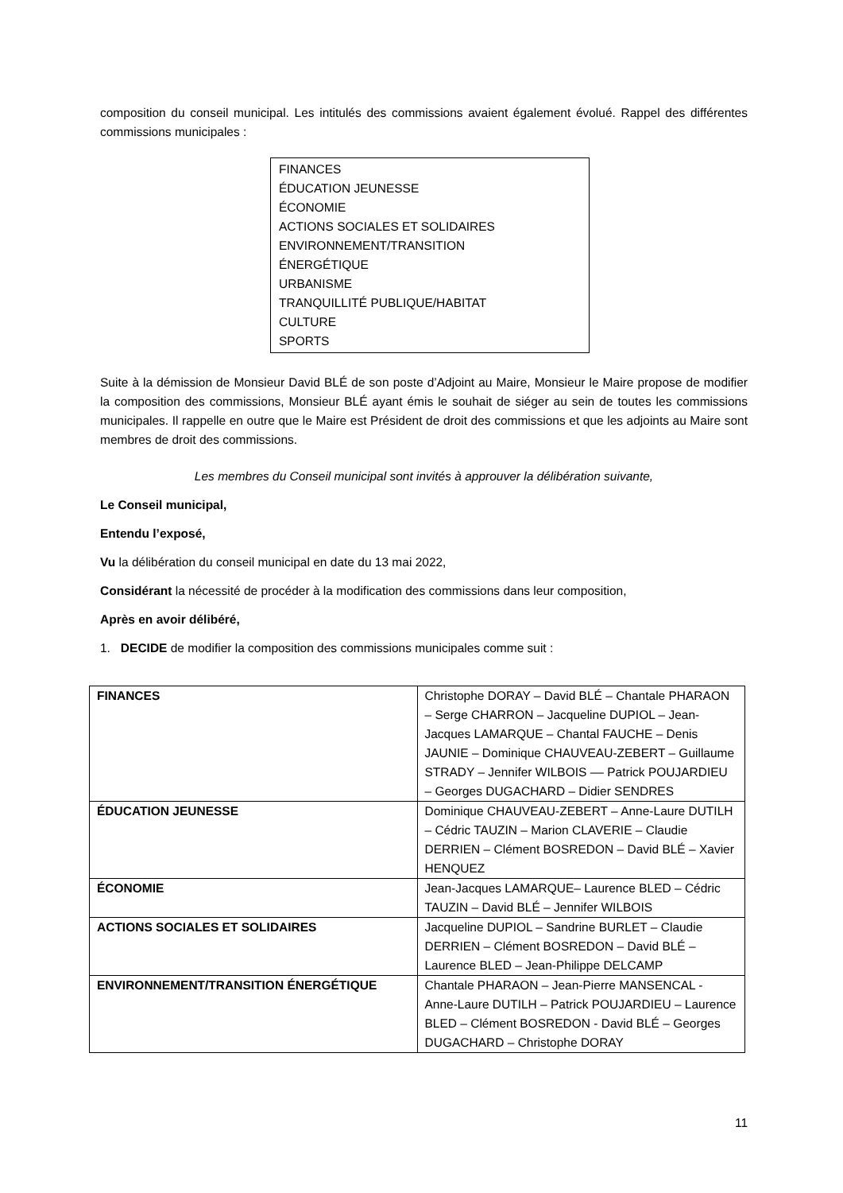composition du conseil municipal. Les intitulés des commissions avaient également évolué. Rappel des différentes commissions municipales :
FINANCES
ÉDUCATION JEUNESSE
ÉCONOMIE
ACTIONS SOCIALES ET SOLIDAIRES
ENVIRONNEMENT/TRANSITION
ÉNERGÉTIQUE
URBANISME
TRANQUILLITÉ PUBLIQUE/HABITAT
CULTURE
SPORTS
Suite à la démission de Monsieur David BLÉ de son poste d’Adjoint au Maire, Monsieur le Maire propose de modifier la composition des commissions, Monsieur BLÉ ayant émis le souhait de siéger au sein de toutes les commissions municipales. Il rappelle en outre que le Maire est Président de droit des commissions et que les adjoints au Maire sont membres de droit des commissions.
Les membres du Conseil municipal sont invités à approuver la délibération suivante,
Le Conseil municipal,
Entendu l’exposé,
Vu la délibération du conseil municipal en date du 13 mai 2022,
Considérant la nécessité de procéder à la modification des commissions dans leur composition,
Après en avoir délibéré,
1. DECIDE de modifier la composition des commissions municipales comme suit :
| FINANCES | Christophe DORAY – David BLÉ – Chantale PHARAON – Serge CHARRON – Jacqueline DUPIOL – Jean-Jacques LAMARQUE – Chantal FAUCHE – Denis JAUNIE – Dominique CHAUVEAU-ZEBERT – Guillaume STRADY – Jennifer WILBOIS –– Patrick POUJARDIEU – Georges DUGACHARD – Didier SENDRES |
| ÉDUCATION JEUNESSE | Dominique CHAUVEAU-ZEBERT – Anne-Laure DUTILH – Cédric TAUZIN – Marion CLAVERIE – Claudie DERRIEN – Clément BOSREDON – David BLÉ – Xavier HENQUEZ |
| ÉCONOMIE | Jean-Jacques LAMARQUE– Laurence BLED – Cédric TAUZIN – David BLÉ – Jennifer WILBOIS |
| ACTIONS SOCIALES ET SOLIDAIRES | Jacqueline DUPIOL – Sandrine BURLET – Claudie DERRIEN – Clément BOSREDON – David BLÉ – Laurence BLED – Jean-Philippe DELCAMP |
| ENVIRONNEMENT/TRANSITION ÉNERGÉTIQUE | Chantale PHARAON – Jean-Pierre MANSENCAL - Anne-Laure DUTILH – Patrick POUJARDIEU – Laurence BLED – Clément BOSREDON - David BLÉ – Georges DUGACHARD – Christophe DORAY |
11